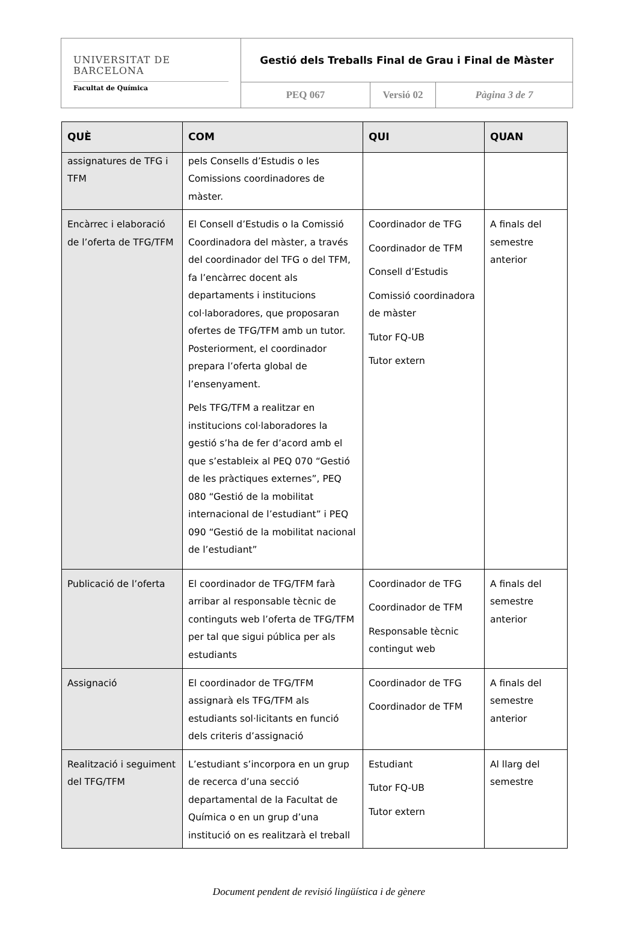| UNIVERSITAT DE BARCELONA Facultat de Química | Gestió dels Treballs Final de Grau i Final de Màster | | |
| | PEQ 067 | Versió 02 | Pàgina 3 de 7 |
| QUÈ | COM | QUI | QUAN |
| --- | --- | --- | --- |
| assignatures de TFG i TFM | pels Consells d’Estudis o les Comissions coordinadores de màster. | | |
| Encàrrec i elaboració de l’oferta de TFG/TFM | El Consell d’Estudis o la Comissió Coordinadora del màster, a través del coordinador del TFG o del TFM, fa l’encàrrec docent als departaments i institucions col·laboradores, que proposaran ofertes de TFG/TFM amb un tutor. Posteriorment, el coordinador prepara l’oferta global de l’ensenyament. Pels TFG/TFM a realitzar en institucions col·laboradores la gestió s’ha de fer d’acord amb el que s’estableix al PEQ 070 “Gestió de les pràctiques externes”, PEQ 080 “Gestió de la mobilitat internacional de l’estudiant” i PEQ 090 “Gestió de la mobilitat nacional de l’estudiant” | Coordinador de TFG Coordinador de TFM Consell d’Estudis Comissió coordinadora de màster Tutor FQ-UB Tutor extern | A finals del semestre anterior |
| Publicació de l’oferta | El coordinador de TFG/TFM farà arribar al responsable tècnic de continguts web l’oferta de TFG/TFM per tal que sigui pública per als estudiants | Coordinador de TFG Coordinador de TFM Responsable tècnic contingut web | A finals del semestre anterior |
| Assignació | El coordinador de TFG/TFM assignarà els TFG/TFM als estudiants sol·licitants en funció dels criteris d’assignació | Coordinador de TFG Coordinador de TFM | A finals del semestre anterior |
| Realització i seguiment del TFG/TFM | L’estudiant s’incorpora en un grup de recerca d’una secció departamental de la Facultat de Química o en un grup d’una institució on es realitzarà el treball | Estudiant Tutor FQ-UB Tutor extern | Al llarg del semestre |
Document pendent de revisió lingüística i de gènere